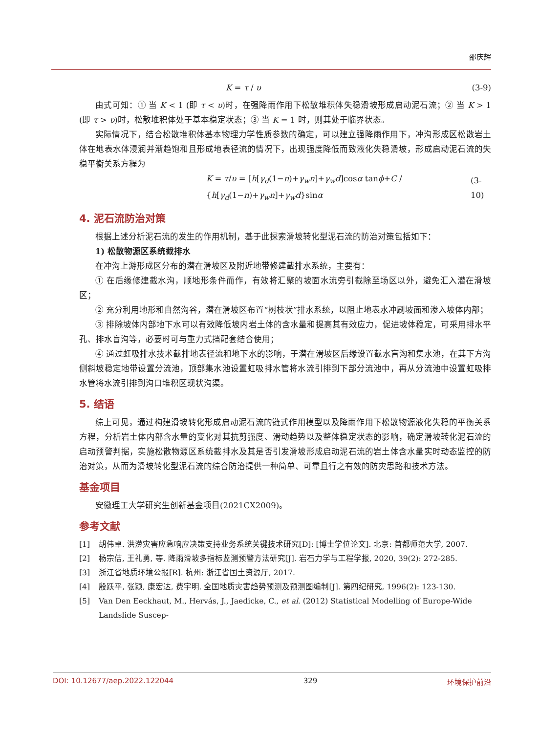邵庆辉
K = τ / υ (3-9)
由式可知：① 当 K < 1 (即 τ < υ)时，在强降雨作用下松散堆积体失稳滑坡形成启动泥石流；② 当 K > 1 (即 τ > υ)时，松散堆积体处于基本稳定状态；③ 当 K = 1 时，则其处于临界状态。
实际情况下，结合松散堆积体基本物理力学性质参数的确定，可以建立强降雨作用下，冲沟形成区松散岩土体在地表水体浸润并渐趋饱和且形成地表径流的情况下，出现强度降低而致液化失稳滑坡，形成启动泥石流的失稳平衡关系方程为
K = τ/υ = [h[γ<sub>d</sub>(1−n)+γ<sub>w</sub>n]+γ<sub>w</sub>d]cosα tanϕ+C / {h[γ<sub>d</sub>(1−n)+γ<sub>w</sub>n]+γ<sub>w</sub>d}sinα (3-10)
4. 泥石流防治对策
根据上述分析泥石流的发生的作用机制，基于此探索滑坡转化型泥石流的防治对策包括如下：
1) 松散物源区系统截排水
在冲沟上游形成区分布的潜在滑坡区及附近地带修建截排水系统，主要有：
① 在后缘修建截水沟，顺地形条件而作，有效将汇聚的坡面水流旁引截除至场区以外，避免汇入潜在滑坡区；
② 充分利用地形和自然沟谷，潜在滑坡区布置“树枝状”排水系统，以阻止地表水冲刷坡面和渗入坡体内部；
③ 排除坡体内部地下水可以有效降低坡内岩土体的含水量和提高其有效应力，促进坡体稳定，可采用排水平孔、排水盲沟等，必要时可与重力式挡配套结合使用；
④ 通过虹吸排水技术截排地表径流和地下水的影响，于潜在滑坡区后缘设置截水盲沟和集水池，在其下方沟侧斜坡稳定地带设置分流池，顶部集水池设置虹吸排水管将水流引排到下部分流池中，再从分流池中设置虹吸排水管将水流引排到沟口堆积区现状沟渠。
5. 结语
综上可见，通过构建滑坡转化形成启动泥石流的链式作用模型以及降雨作用下松散物源液化失稳的平衡关系方程，分析岩土体内部含水量的变化对其抗剪强度、滑动趋势以及整体稳定状态的影响，确定滑坡转化泥石流的启动预警判据，实施松散物源区系统截排水及其是否引发滑坡形成启动泥石流的岩土体含水量实时动态监控的防治对策，从而为滑坡转化型泥石流的综合防治提供一种简单、可靠且行之有效的防灾思路和技术方法。
基金项目
安徽理工大学研究生创新基金项目(2021CX2009)。
参考文献
[1] 胡伟卓. 洪涝灾害应急响应决策支持业务系统关键技术研究[D]: [博士学位论文]. 北京: 首都师范大学, 2007.
[2] 杨宗佶, 王礼勇, 等. 降雨滑坡多指标监测预警方法研究[J]. 岩石力学与工程学报, 2020, 39(2): 272-285.
[3] 浙江省地质环境公报[R]. 杭州: 浙江省国土资源厅, 2017.
[4] 殷跃平, 张颖, 康宏达, 费宇明. 全国地质灾害趋势预测及预测图编制[J]. 第四纪研究, 1996(2): 123-130.
[5] Van Den Eeckhaut, M., Hervás, J., Jaedicke, C., et al. (2012) Statistical Modelling of Europe-Wide Landslide Suscep-
DOI: 10.12677/aep.2022.122044 329 环境保护前沿